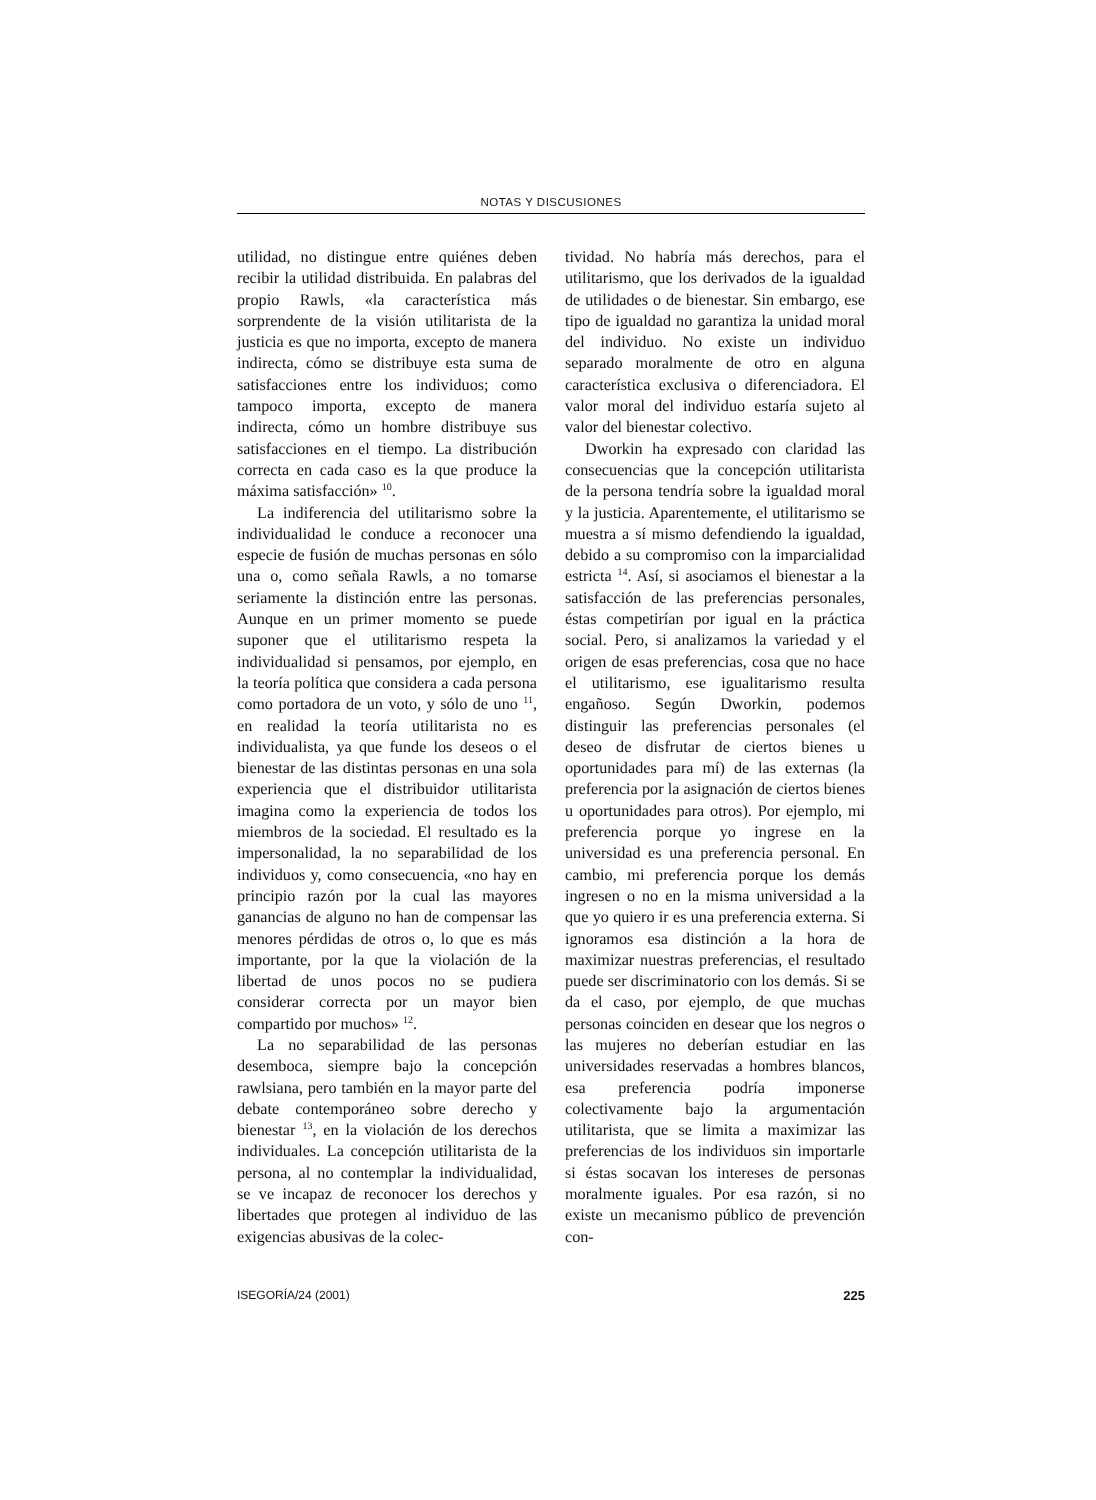NOTAS Y DISCUSIONES
utilidad, no distingue entre quiénes deben recibir la utilidad distribuida. En palabras del propio Rawls, «la característica más sorprendente de la visión utilitarista de la justicia es que no importa, excepto de manera indirecta, cómo se distribuye esta suma de satisfacciones entre los individuos; como tampoco importa, excepto de manera indirecta, cómo un hombre distribuye sus satisfacciones en el tiempo. La distribución correcta en cada caso es la que produce la máxima satisfacción» <sup>10</sup>.
La indiferencia del utilitarismo sobre la individualidad le conduce a reconocer una especie de fusión de muchas personas en sólo una o, como señala Rawls, a no tomarse seriamente la distinción entre las personas. Aunque en un primer momento se puede suponer que el utilitarismo respeta la individualidad si pensamos, por ejemplo, en la teoría política que considera a cada persona como portadora de un voto, y sólo de uno <sup>11</sup>, en realidad la teoría utilitarista no es individualista, ya que funde los deseos o el bienestar de las distintas personas en una sola experiencia que el distribuidor utilitarista imagina como la experiencia de todos los miembros de la sociedad. El resultado es la impersonalidad, la no separabilidad de los individuos y, como consecuencia, «no hay en principio razón por la cual las mayores ganancias de alguno no han de compensar las menores pérdidas de otros o, lo que es más importante, por la que la violación de la libertad de unos pocos no se pudiera considerar correcta por un mayor bien compartido por muchos» <sup>12</sup>.
La no separabilidad de las personas desemboca, siempre bajo la concepción rawlsiana, pero también en la mayor parte del debate contemporáneo sobre derecho y bienestar <sup>13</sup>, en la violación de los derechos individuales. La concepción utilitarista de la persona, al no contemplar la individualidad, se ve incapaz de reconocer los derechos y libertades que protegen al individuo de las exigencias abusivas de la colec-
tividad. No habría más derechos, para el utilitarismo, que los derivados de la igualdad de utilidades o de bienestar. Sin embargo, ese tipo de igualdad no garantiza la unidad moral del individuo. No existe un individuo separado moralmente de otro en alguna característica exclusiva o diferenciadora. El valor moral del individuo estaría sujeto al valor del bienestar colectivo.
Dworkin ha expresado con claridad las consecuencias que la concepción utilitarista de la persona tendría sobre la igualdad moral y la justicia. Aparentemente, el utilitarismo se muestra a sí mismo defendiendo la igualdad, debido a su compromiso con la imparcialidad estricta <sup>14</sup>. Así, si asociamos el bienestar a la satisfacción de las preferencias personales, éstas competirían por igual en la práctica social. Pero, si analizamos la variedad y el origen de esas preferencias, cosa que no hace el utilitarismo, ese igualitarismo resulta engañoso. Según Dworkin, podemos distinguir las preferencias personales (el deseo de disfrutar de ciertos bienes u oportunidades para mí) de las externas (la preferencia por la asignación de ciertos bienes u oportunidades para otros). Por ejemplo, mi preferencia porque yo ingrese en la universidad es una preferencia personal. En cambio, mi preferencia porque los demás ingresen o no en la misma universidad a la que yo quiero ir es una preferencia externa. Si ignoramos esa distinción a la hora de maximizar nuestras preferencias, el resultado puede ser discriminatorio con los demás. Si se da el caso, por ejemplo, de que muchas personas coinciden en desear que los negros o las mujeres no deberían estudiar en las universidades reservadas a hombres blancos, esa preferencia podría imponerse colectivamente bajo la argumentación utilitarista, que se limita a maximizar las preferencias de los individuos sin importarle si éstas socavan los intereses de personas moralmente iguales. Por esa razón, si no existe un mecanismo público de prevención con-
ISEGORÍA/24 (2001) 225